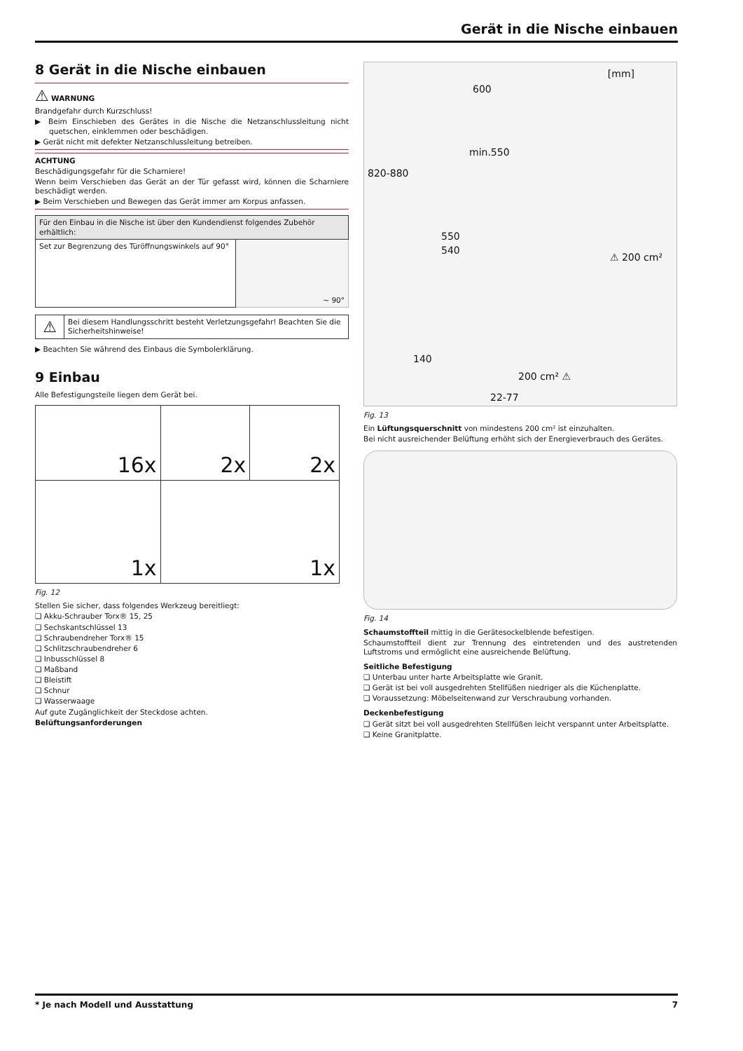Gerät in die Nische einbauen
8 Gerät in die Nische einbauen
⚠ WARNUNG
Brandgefahr durch Kurzschluss!
▶ Beim Einschieben des Gerätes in die Nische die Netzanschlussleitung nicht quetschen, einklemmen oder beschädigen.
▶ Gerät nicht mit defekter Netzanschlussleitung betreiben.
ACHTUNG
Beschädigungsgefahr für die Scharniere!
Wenn beim Verschieben das Gerät an der Tür gefasst wird, können die Scharniere beschädigt werden.
▶ Beim Verschieben und Bewegen das Gerät immer am Korpus anfassen.
| Für den Einbau in die Nische ist über den Kundendienst folgendes Zubehör erhältlich: | |
| Set zur Begrenzung des Türöffnungswinkels auf 90° | ~ 90° |
| ⚠ | Bei diesem Handlungsschritt besteht Verletzungsgefahr! Beachten Sie die Sicherheitshinweise! |
▶ Beachten Sie während des Einbaus die Symbolerklärung.
9 Einbau
Alle Befestigungsteile liegen dem Gerät bei.
| 16x | 2x | 2x |
| 1x | 1x | |
Fig. 12
Stellen Sie sicher, dass folgendes Werkzeug bereitliegt:
❑ Akku-Schrauber Torx® 15, 25
❑ Sechskantschlüssel 13
❑ Schraubendreher Torx® 15
❑ Schlitzschraubendreher 6
❑ Inbusschlüssel 8
❑ Maßband
❑ Bleistift
❑ Schnur
❑ Wasserwaage
Auf gute Zugänglichkeit der Steckdose achten.
Belüftungsanforderungen
[mm]
600
min.550
820-880
550
540
⚠ 200 cm²
140
200 cm² ⚠
22-77
Fig. 13
Ein Lüftungsquerschnitt von mindestens 200 cm² ist einzuhalten.
Bei nicht ausreichender Belüftung erhöht sich der Energieverbrauch des Gerätes.
Fig. 14
Schaumstoffteil mittig in die Gerätesockelblende befestigen.
Schaumstoffteil dient zur Trennung des eintretenden und des austretenden Luftstroms und ermöglicht eine ausreichende Belüftung.
Seitliche Befestigung
❑ Unterbau unter harte Arbeitsplatte wie Granit.
❑ Gerät ist bei voll ausgedrehten Stellfüßen niedriger als die Küchenplatte.
❑ Voraussetzung: Möbelseitenwand zur Verschraubung vorhanden.
Deckenbefestigung
❑ Gerät sitzt bei voll ausgedrehten Stellfüßen leicht verspannt unter Arbeitsplatte.
❑ Keine Granitplatte.
* Je nach Modell und Ausstattung 7